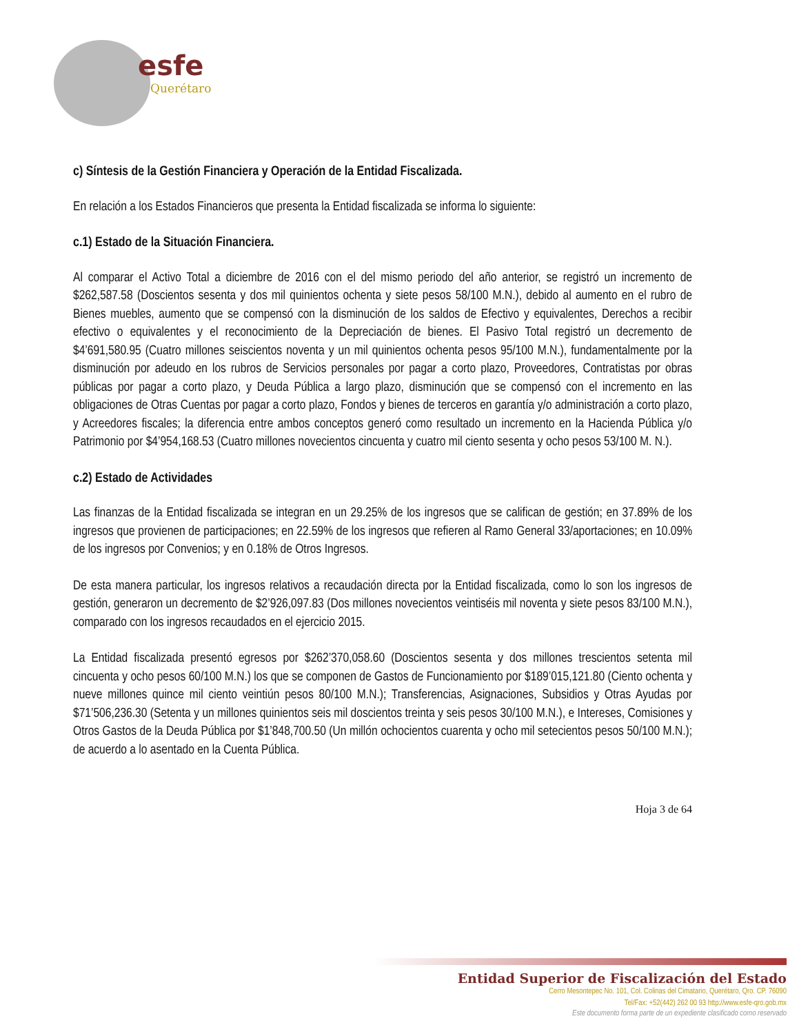esfe
Querétaro
c) Síntesis de la Gestión Financiera y Operación de la Entidad Fiscalizada.
En relación a los Estados Financieros que presenta la Entidad fiscalizada se informa lo siguiente:
c.1) Estado de la Situación Financiera.
Al comparar el Activo Total a diciembre de 2016 con el del mismo periodo del año anterior, se registró un incremento de $262,587.58 (Doscientos sesenta y dos mil quinientos ochenta y siete pesos 58/100 M.N.), debido al aumento en el rubro de Bienes muebles, aumento que se compensó con la disminución de los saldos de Efectivo y equivalentes, Derechos a recibir efectivo o equivalentes y el reconocimiento de la Depreciación de bienes. El Pasivo Total registró un decremento de $4’691,580.95 (Cuatro millones seiscientos noventa y un mil quinientos ochenta pesos 95/100 M.N.), fundamentalmente por la disminución por adeudo en los rubros de Servicios personales por pagar a corto plazo, Proveedores, Contratistas por obras públicas por pagar a corto plazo, y Deuda Pública a largo plazo, disminución que se compensó con el incremento en las obligaciones de Otras Cuentas por pagar a corto plazo, Fondos y bienes de terceros en garantía y/o administración a corto plazo, y Acreedores fiscales; la diferencia entre ambos conceptos generó como resultado un incremento en la Hacienda Pública y/o Patrimonio por $4’954,168.53 (Cuatro millones novecientos cincuenta y cuatro mil ciento sesenta y ocho pesos 53/100 M. N.).
c.2) Estado de Actividades
Las finanzas de la Entidad fiscalizada se integran en un 29.25% de los ingresos que se califican de gestión; en 37.89% de los ingresos que provienen de participaciones; en 22.59% de los ingresos que refieren al Ramo General 33/aportaciones; en 10.09% de los ingresos por Convenios; y en 0.18% de Otros Ingresos.
De esta manera particular, los ingresos relativos a recaudación directa por la Entidad fiscalizada, como lo son los ingresos de gestión, generaron un decremento de $2’926,097.83 (Dos millones novecientos veintiséis mil noventa y siete pesos 83/100 M.N.), comparado con los ingresos recaudados en el ejercicio 2015.
La Entidad fiscalizada presentó egresos por $262’370,058.60 (Doscientos sesenta y dos millones trescientos setenta mil cincuenta y ocho pesos 60/100 M.N.) los que se componen de Gastos de Funcionamiento por $189’015,121.80 (Ciento ochenta y nueve millones quince mil ciento veintiún pesos 80/100 M.N.); Transferencias, Asignaciones, Subsidios y Otras Ayudas por $71’506,236.30 (Setenta y un millones quinientos seis mil doscientos treinta y seis pesos 30/100 M.N.), e Intereses, Comisiones y Otros Gastos de la Deuda Pública por $1’848,700.50 (Un millón ochocientos cuarenta y ocho mil setecientos pesos 50/100 M.N.); de acuerdo a lo asentado en la Cuenta Pública.
Hoja 3 de 64
Entidad Superior de Fiscalización del Estado
Cerro Mesontepec No. 101, Col. Colinas del Cimatario, Querétaro, Qro. CP. 76090
Tel/Fax: +52(442) 262 00 93 http://www.esfe-qro.gob.mx
Este documento forma parte de un expediente clasificado como reservado